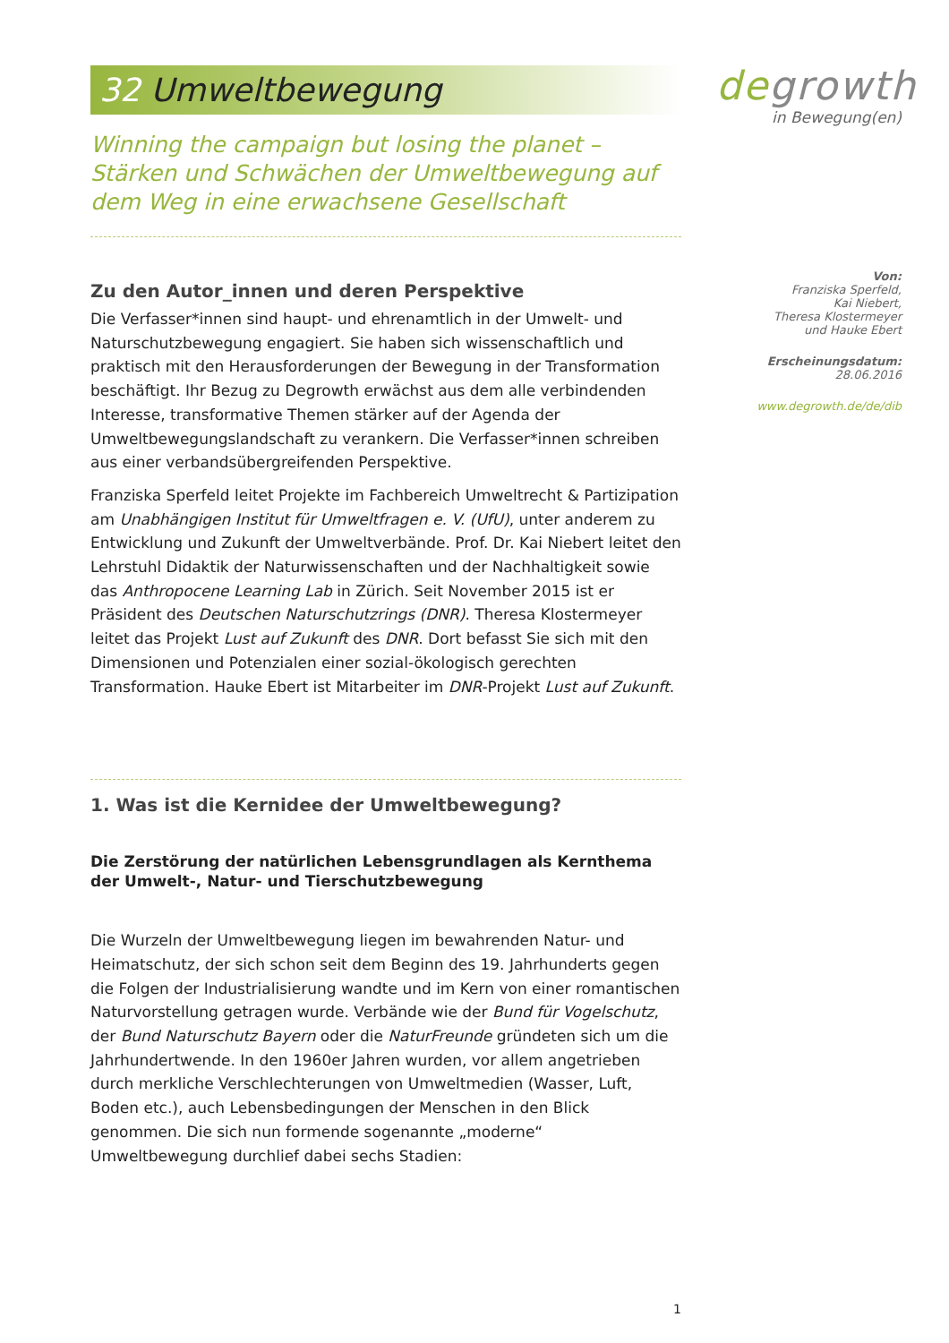degrowth
in Bewegung(en)
Von:
Franziska Sperfeld,
Kai Niebert,
Theresa Klostermeyer
und Hauke Ebert
Erscheinungsdatum:
28.06.2016
www.degrowth.de/de/dib
32 Umweltbewegung
Winning the campaign but losing the planet – Stärken und Schwächen der Umweltbewegung auf dem Weg in eine erwachsene Gesellschaft
Zu den Autor_innen und deren Perspektive
Die Verfasser*innen sind haupt- und ehrenamtlich in der Umwelt- und Naturschutzbewegung engagiert. Sie haben sich wissenschaftlich und praktisch mit den Herausforderungen der Bewegung in der Transformation beschäftigt. Ihr Bezug zu Degrowth erwächst aus dem alle verbindenden Interesse, transformative Themen stärker auf der Agenda der Umweltbewegungslandschaft zu verankern. Die Verfasser*innen schreiben aus einer verbandsübergreifenden Perspektive.
Franziska Sperfeld leitet Projekte im Fachbereich Umweltrecht & Partizipation am Unabhängigen Institut für Umweltfragen e. V. (UfU), unter anderem zu Entwicklung und Zukunft der Umweltverbände. Prof. Dr. Kai Niebert leitet den Lehrstuhl Didaktik der Naturwissenschaften und der Nachhaltigkeit sowie das Anthropocene Learning Lab in Zürich. Seit November 2015 ist er Präsident des Deutschen Naturschutzrings (DNR). Theresa Klostermeyer leitet das Projekt Lust auf Zukunft des DNR. Dort befasst Sie sich mit den Dimensionen und Potenzialen einer sozial-ökologisch gerechten Transformation. Hauke Ebert ist Mitarbeiter im DNR-Projekt Lust auf Zukunft.
1. Was ist die Kernidee der Umweltbewegung?
Die Zerstörung der natürlichen Lebensgrundlagen als Kernthema der Umwelt-, Natur- und Tierschutzbewegung
Die Wurzeln der Umweltbewegung liegen im bewahrenden Natur- und Heimatschutz, der sich schon seit dem Beginn des 19. Jahrhunderts gegen die Folgen der Industrialisierung wandte und im Kern von einer romantischen Naturvorstellung getragen wurde. Verbände wie der Bund für Vogelschutz, der Bund Naturschutz Bayern oder die NaturFreunde gründeten sich um die Jahrhundertwende. In den 1960er Jahren wurden, vor allem angetrieben durch merkliche Verschlechterungen von Umweltmedien (Wasser, Luft, Boden etc.), auch Lebensbedingungen der Menschen in den Blick genommen. Die sich nun formende sogenannte „moderne“ Umweltbewegung durchlief dabei sechs Stadien:
1